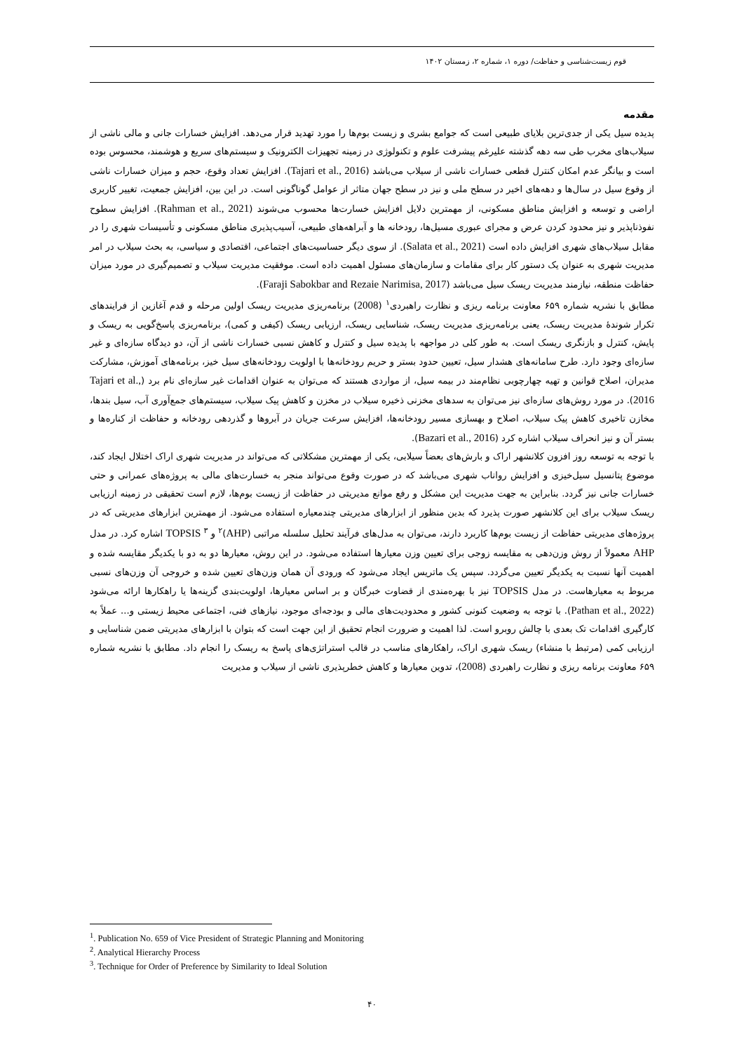قوم زیست‌شناسی و حفاظت/ دوره ۱، شماره ۲، زمستان ۱۴۰۲
مقدمه
پدیده سیل یکی از جدی‌ترین بلایای طبیعی است که جوامع بشری و زیست بوم‌ها را مورد تهدید قرار می‌دهد. افزایش خسارات جانی و مالی ناشی از سیلاب‌های مخرب طی سه دهه گذشته علیرغم پیشرفت علوم و تکنولوژی در زمینه تجهیزات الکترونیک و سیستم‌های سریع و هوشمند، محسوس بوده است و بیانگر عدم امکان کنترل قطعی خسارات ناشی از سیلاب می‌باشد (Tajari et al., 2016). افزایش تعداد وقوع، حجم و میزان خسارات ناشی از وقوع سیل در سال‌ها و دهه‌های اخیر در سطح ملی و نیز در سطح جهان متاثر از عوامل گوناگونی است. در این بین، افزایش جمعیت، تغییر کاربری اراضی و توسعه و افزایش مناطق مسکونی، از مهمترین دلایل افزایش خسارت‌ها محسوب می‌شوند (Rahman et al., 2021). افزایش سطوح نفوذناپذیر و نیز محدود کردن عرض و مجرای عبوری مسیل‌ها، رودخانه ها و آبراهه‌های طبیعی، آسیب‌پذیری مناطق مسکونی و تأسیسات شهری را در مقابل سیلاب‌های شهری افزایش داده است (Salata et al., 2021). از سوی دیگر حساسیت‌های اجتماعی، اقتصادی و سیاسی، به بحث سیلاب در امر مدیریت شهری به عنوان یک دستور کار برای مقامات و سازمان‌های مسئول اهمیت داده است. موفقیت مدیریت سیلاب و تصمیم‌گیری در مورد میزان حفاظت منطقه، نیازمند مدیریت ریسک سیل می‌باشد (Faraji Sabokbar and Rezaie Narimisa, 2017).
مطابق با نشریه شماره ۶۵۹ معاونت برنامه ریزی و نظارت راهبردی<sup>۱</sup> (2008) برنامه‌ریزی مدیریت ریسک اولین مرحله و قدم آغازین از فرایندهای تکرار شوندهٔ مدیریت ریسک، یعنی برنامه‌ریزی مدیریت ریسک، شناسایی ریسک، ارزیابی ریسک (کیفی و کمی)، برنامه‌ریزی پاسخ‌گویی به ریسک و پایش، کنترل و بازنگری ریسک است. به طور کلی در مواجهه با پدیده سیل و کنترل و کاهش نسبی خسارات ناشی از آن، دو دیدگاه سازه‌ای و غیر سازه‌ای وجود دارد. طرح سامانه‌های هشدار سیل، تعیین حدود بستر و حریم رودخانه‌ها با اولویت رودخانه‌های سیل خیز، برنامه‌های آموزش، مشارکت مدیران، اصلاح قوانین و تهیه چهارچوبی نظام‌مند در بیمه سیل، از مواردی هستند که می‌توان به عنوان اقدامات غیر سازه‌ای نام برد (Tajari et al., 2016). در مورد روش‌های سازه‌ای نیز می‌توان به سدهای مخزنی ذخیره سیلاب در مخزن و کاهش پیک سیلاب، سیستم‌های جمع‌آوری آب، سیل بندها، مخازن تاخیری کاهش پیک سیلاب، اصلاح و بهسازی مسیر رودخانه‌ها، افزایش سرعت جریان در آبروها و گذردهی رودخانه و حفاظت از کناره‌ها و بستر آن و نیز انحراف سیلاب اشاره کرد (Bazari et al., 2016).
با توجه به توسعه روز افزون کلانشهر اراک و بارش‌های بعضاً سیلابی، یکی از مهمترین مشکلاتی که می‌تواند در مدیریت شهری اراک اختلال ایجاد کند، موضوع پتانسیل سیل‌خیزی و افزایش رواناب شهری می‌باشد که در صورت وقوع می‌تواند منجر به خسارت‌های مالی به پروژه‌های عمرانی و حتی خسارات جانی نیز گردد. بنابراین به جهت مدیریت این مشکل و رفع موانع مدیریتی در حفاظت از زیست بوم‌ها، لازم است تحقیقی در زمینه ارزیابی ریسک سیلاب برای این کلانشهر صورت پذیرد که بدین منظور از ابزارهای مدیریتی چندمعیاره استفاده می‌شود. از مهمترین ابزارهای مدیریتی که در پروژه‌های مدیریتی حفاظت از زیست بوم‌ها کاربرد دارند، می‌توان به مدل‌های فرآیند تحلیل سلسله مراتبی (AHP)<sup>۲</sup> و TOPSIS <sup>۳</sup> اشاره کرد. در مدل AHP معمولاً از روش وزن‌دهی به مقایسه زوجی برای تعیین وزن معیارها استفاده می‌شود. در این روش، معیارها دو به دو با یکدیگر مقایسه شده و اهمیت آنها نسبت به یکدیگر تعیین می‌گردد. سپس یک ماتریس ایجاد می‌شود که ورودی آن همان وزن‌های تعیین شده و خروجی آن وزن‌های نسبی مربوط به معیارهاست. در مدل TOPSIS نیز با بهره‌مندی از قضاوت خبرگان و بر اساس معیارها، اولویت‌بندی گزینه‌ها یا راهکارها ارائه می‌شود (Pathan et al., 2022). با توجه به وضعیت کنونی کشور و محدودیت‌های مالی و بودجه‌ای موجود، نیازهای فنی، اجتماعی محیط زیستی و... عملاً به کارگیری اقدامات تک بعدی با چالش روبرو است. لذا اهمیت و ضرورت انجام تحقیق از این جهت است که بتوان با ابزارهای مدیریتی ضمن شناسایی و ارزیابی کمی (مرتبط با منشاء) ریسک شهری اراک، راهکارهای مناسب در قالب استراتژی‌های پاسخ به ریسک را انجام داد. مطابق با نشریه شماره ۶۵۹ معاونت برنامه ریزی و نظارت راهبردی (2008)، تدوین معیارها و کاهش خطرپذیری ناشی از سیلاب و مدیریت
<sup>1</sup>. Publication No. 659 of Vice President of Strategic Planning and Monitoring
<sup>2</sup>. Analytical Hierarchy Process
<sup>3</sup>. Technique for Order of Preference by Similarity to Ideal Solution
۴۰